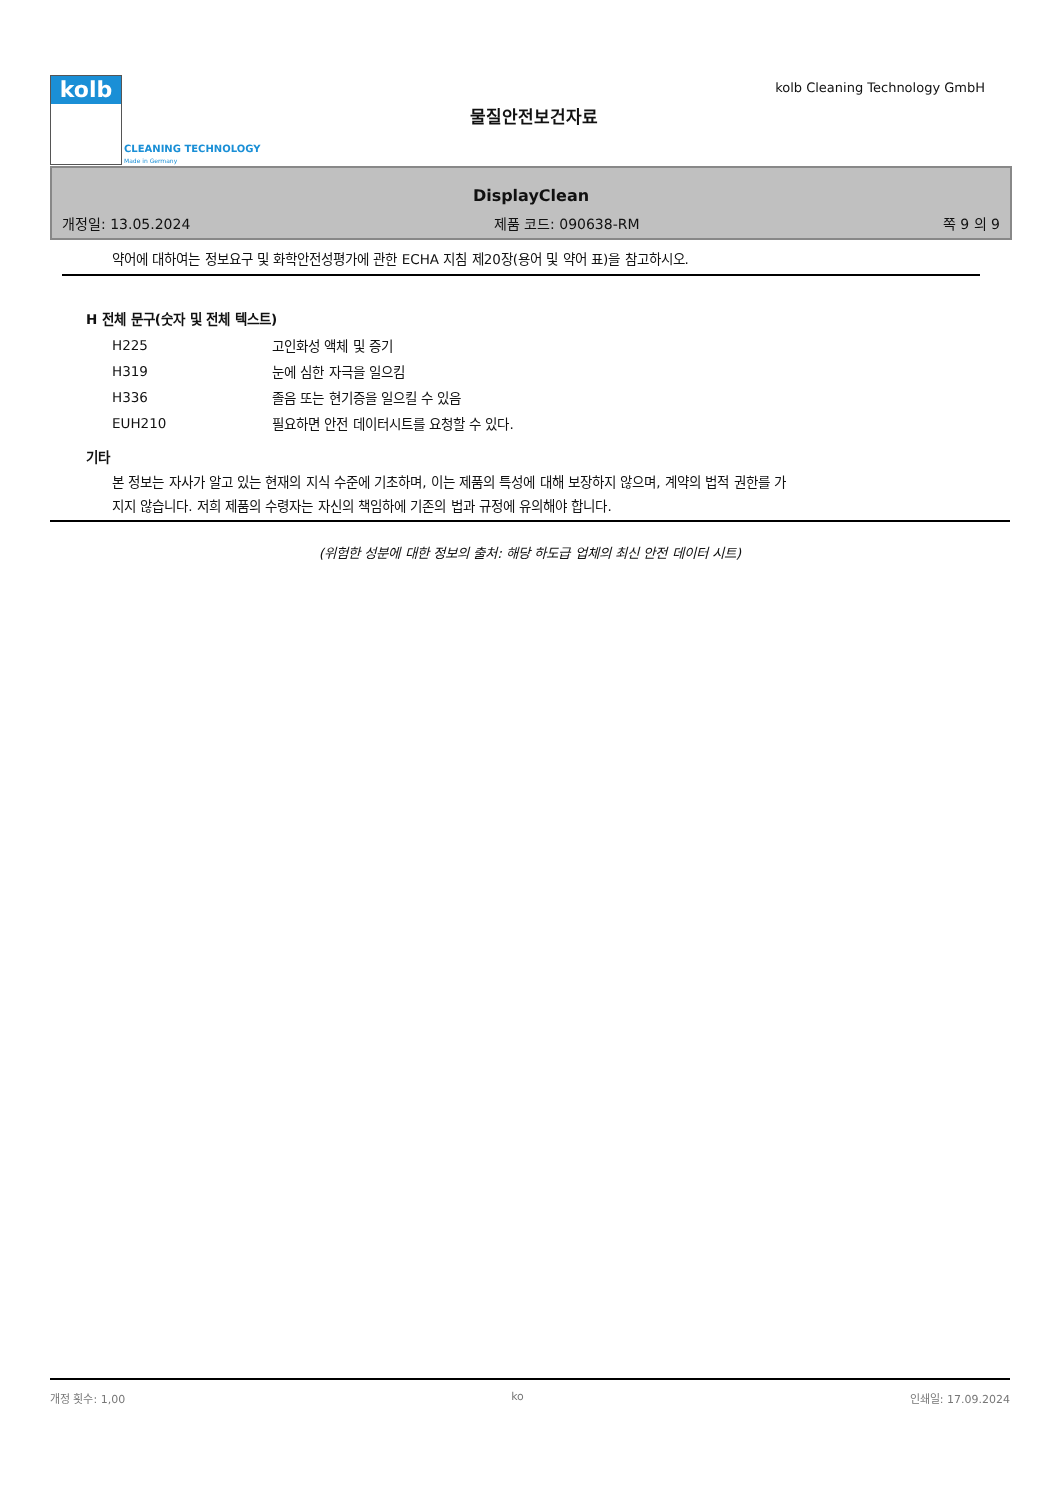kolb
CLEANING TECHNOLOGY
Made in Germany
물질안전보건자료
kolb Cleaning Technology GmbH
DisplayClean
개정일: 13.05.2024 제품 코드: 090638-RM 쪽 9 의 9
약어에 대하여는 정보요구 및 화학안전성평가에 관한 ECHA 지침 제20장(용어 및 약어 표)을 참고하시오.
H 전체 문구(숫자 및 전체 텍스트)
| H225 | 고인화성 액체 및 증기 |
| H319 | 눈에 심한 자극을 일으킴 |
| H336 | 졸음 또는 현기증을 일으킬 수 있음 |
| EUH210 | 필요하면 안전 데이터시트를 요청할 수 있다. |
기타
본 정보는 자사가 알고 있는 현재의 지식 수준에 기초하며, 이는 제품의 특성에 대해 보장하지 않으며, 계약의 법적 권한를 가지지 않습니다. 저희 제품의 수령자는 자신의 책임하에 기존의 법과 규정에 유의해야 합니다.
(위험한 성분에 대한 정보의 출처: 해당 하도급 업체의 최신 안전 데이터 시트)
개정 횟수: 1,00 ko 인쇄일: 17.09.2024